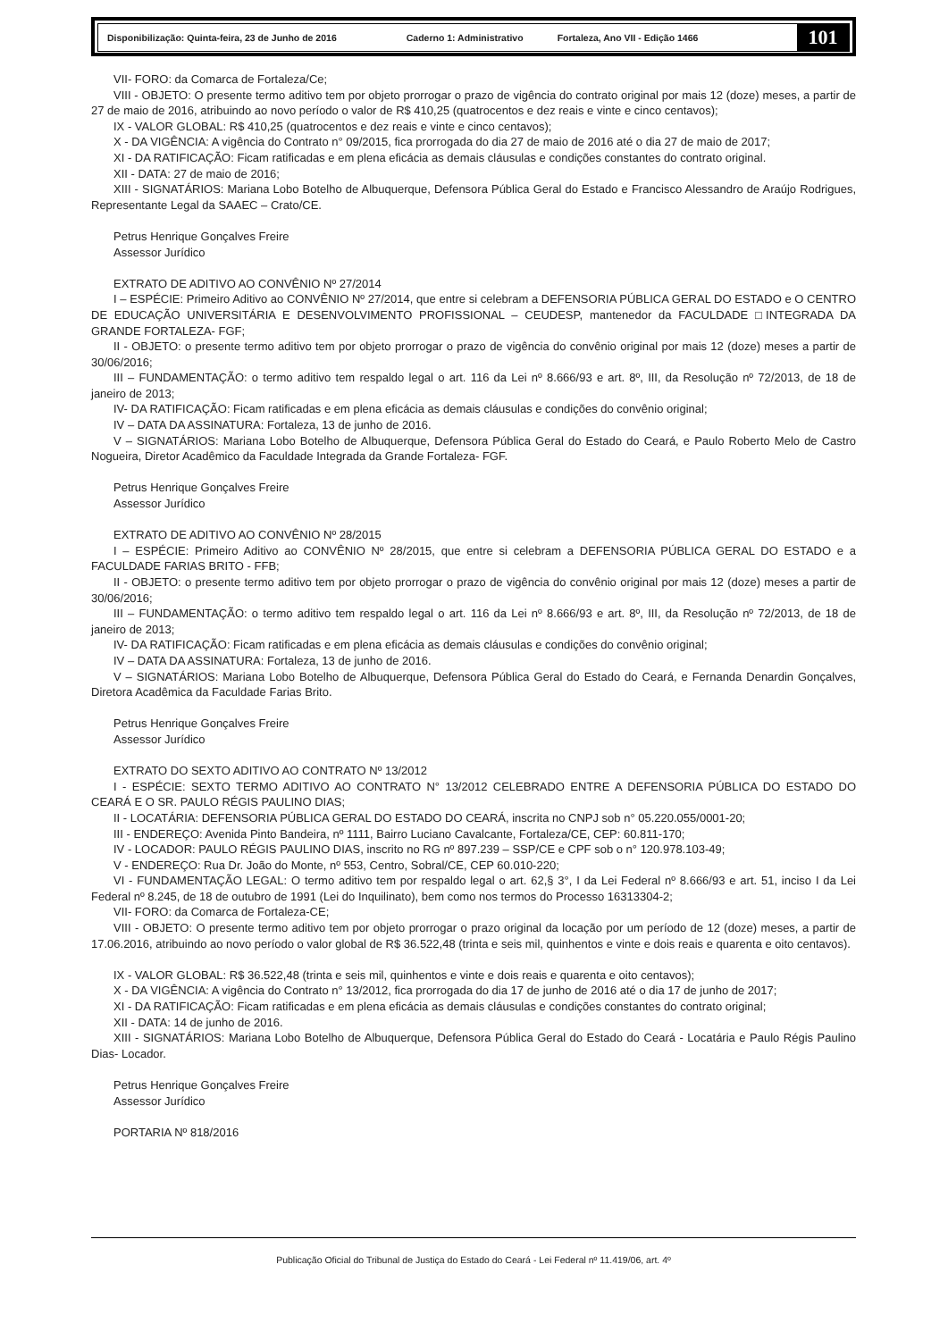Disponibilização: Quinta-feira, 23 de Junho de 2016 Caderno 1: Administrativo Fortaleza, Ano VII - Edição 1466
101
VII- FORO: da Comarca de Fortaleza/Ce;
VIII - OBJETO: O presente termo aditivo tem por objeto prorrogar o prazo de vigência do contrato original por mais 12 (doze) meses, a partir de 27 de maio de 2016, atribuindo ao novo período o valor de R$ 410,25 (quatrocentos e dez reais e vinte e cinco centavos);
IX - VALOR GLOBAL: R$ 410,25 (quatrocentos e dez reais e vinte e cinco centavos);
X - DA VIGÊNCIA: A vigência do Contrato n° 09/2015, fica prorrogada do dia 27 de maio de 2016 até o dia 27 de maio de 2017;
XI - DA RATIFICAÇÃO: Ficam ratificadas e em plena eficácia as demais cláusulas e condições constantes do contrato original.
XII - DATA: 27 de maio de 2016;
XIII - SIGNATÁRIOS: Mariana Lobo Botelho de Albuquerque, Defensora Pública Geral do Estado e Francisco Alessandro de Araújo Rodrigues, Representante Legal da SAAEC – Crato/CE.
Petrus Henrique Gonçalves Freire
Assessor Jurídico
EXTRATO DE ADITIVO AO CONVÊNIO Nº 27/2014
I – ESPÉCIE: Primeiro Aditivo ao CONVÊNIO Nº 27/2014, que entre si celebram a DEFENSORIA PÚBLICA GERAL DO ESTADO e O CENTRO DE EDUCAÇÃO UNIVERSITÁRIA E DESENVOLVIMENTO PROFISSIONAL – CEUDESP, mantenedor da FACULDADE □INTEGRADA DA GRANDE FORTALEZA- FGF;
II - OBJETO: o presente termo aditivo tem por objeto prorrogar o prazo de vigência do convênio original por mais 12 (doze) meses a partir de 30/06/2016;
III – FUNDAMENTAÇÃO: o termo aditivo tem respaldo legal o art. 116 da Lei nº 8.666/93 e art. 8º, III, da Resolução nº 72/2013, de 18 de janeiro de 2013;
IV- DA RATIFICAÇÃO: Ficam ratificadas e em plena eficácia as demais cláusulas e condições do convênio original;
IV – DATA DA ASSINATURA: Fortaleza, 13 de junho de 2016.
V – SIGNATÁRIOS: Mariana Lobo Botelho de Albuquerque, Defensora Pública Geral do Estado do Ceará, e Paulo Roberto Melo de Castro Nogueira, Diretor Acadêmico da Faculdade Integrada da Grande Fortaleza- FGF.
Petrus Henrique Gonçalves Freire
Assessor Jurídico
EXTRATO DE ADITIVO AO CONVÊNIO Nº 28/2015
I – ESPÉCIE: Primeiro Aditivo ao CONVÊNIO Nº 28/2015, que entre si celebram a DEFENSORIA PÚBLICA GERAL DO ESTADO e a FACULDADE FARIAS BRITO - FFB;
II - OBJETO: o presente termo aditivo tem por objeto prorrogar o prazo de vigência do convênio original por mais 12 (doze) meses a partir de 30/06/2016;
III – FUNDAMENTAÇÃO: o termo aditivo tem respaldo legal o art. 116 da Lei nº 8.666/93 e art. 8º, III, da Resolução nº 72/2013, de 18 de janeiro de 2013;
IV- DA RATIFICAÇÃO: Ficam ratificadas e em plena eficácia as demais cláusulas e condições do convênio original;
IV – DATA DA ASSINATURA: Fortaleza, 13 de junho de 2016.
V – SIGNATÁRIOS: Mariana Lobo Botelho de Albuquerque, Defensora Pública Geral do Estado do Ceará, e Fernanda Denardin Gonçalves, Diretora Acadêmica da Faculdade Farias Brito.
Petrus Henrique Gonçalves Freire
Assessor Jurídico
EXTRATO DO SEXTO ADITIVO AO CONTRATO Nº 13/2012
I - ESPÉCIE: SEXTO TERMO ADITIVO AO CONTRATO N° 13/2012 CELEBRADO ENTRE A DEFENSORIA PÚBLICA DO ESTADO DO CEARÁ E O SR. PAULO RÉGIS PAULINO DIAS;
II - LOCATÁRIA: DEFENSORIA PÚBLICA GERAL DO ESTADO DO CEARÁ, inscrita no CNPJ sob n° 05.220.055/0001-20;
III - ENDEREÇO: Avenida Pinto Bandeira, nº 1111, Bairro Luciano Cavalcante, Fortaleza/CE, CEP: 60.811-170;
IV - LOCADOR: PAULO RÉGIS PAULINO DIAS, inscrito no RG nº 897.239 – SSP/CE e CPF sob o n° 120.978.103-49;
V - ENDEREÇO: Rua Dr. João do Monte, nº 553, Centro, Sobral/CE, CEP 60.010-220;
VI - FUNDAMENTAÇÃO LEGAL: O termo aditivo tem por respaldo legal o art. 62,§ 3°, I da Lei Federal nº 8.666/93 e art. 51, inciso I da Lei Federal nº 8.245, de 18 de outubro de 1991 (Lei do Inquilinato), bem como nos termos do Processo 16313304-2;
VII- FORO: da Comarca de Fortaleza-CE;
VIII - OBJETO: O presente termo aditivo tem por objeto prorrogar o prazo original da locação por um período de 12 (doze) meses, a partir de 17.06.2016, atribuindo ao novo período o valor global de R$ 36.522,48 (trinta e seis mil, quinhentos e vinte e dois reais e quarenta e oito centavos).
IX - VALOR GLOBAL: R$ 36.522,48 (trinta e seis mil, quinhentos e vinte e dois reais e quarenta e oito centavos);
X - DA VIGÊNCIA: A vigência do Contrato n° 13/2012, fica prorrogada do dia 17 de junho de 2016 até o dia 17 de junho de 2017;
XI - DA RATIFICAÇÃO: Ficam ratificadas e em plena eficácia as demais cláusulas e condições constantes do contrato original;
XII - DATA: 14 de junho de 2016.
XIII - SIGNATÁRIOS: Mariana Lobo Botelho de Albuquerque, Defensora Pública Geral do Estado do Ceará - Locatária e Paulo Régis Paulino Dias- Locador.
Petrus Henrique Gonçalves Freire
Assessor Jurídico
PORTARIA Nº 818/2016
Publicação Oficial do Tribunal de Justiça do Estado do Ceará - Lei Federal nº 11.419/06, art. 4º